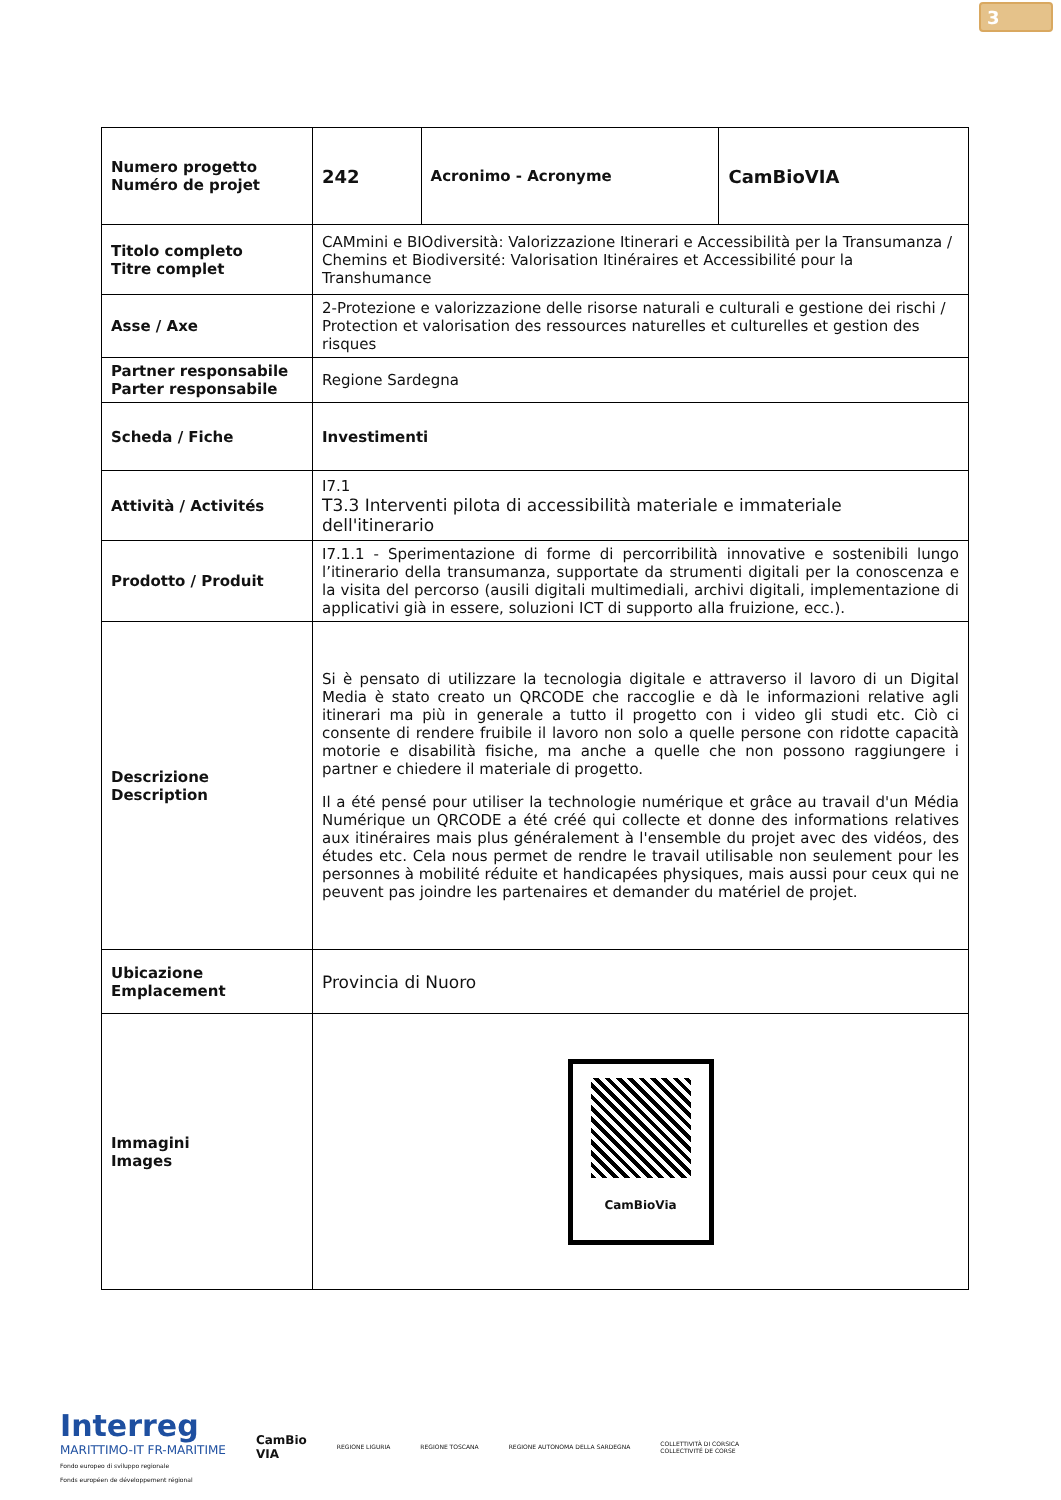3
| Numero progetto Numéro de projet | 242 | Acronimo - Acronyme | CamBioVIA |
| Titolo completo Titre complet | CAMmini e BIOdiversità: Valorizzazione Itinerari e Accessibilità per la Transumanza / Chemins et Biodiversité: Valorisation Itinéraires et Accessibilité pour la Transhumance | | |
| Asse / Axe | 2-Protezione e valorizzazione delle risorse naturali e culturali e gestione dei rischi / Protection et valorisation des ressources naturelles et culturelles et gestion des risques | | |
| Partner responsabile Parter responsabile | Regione Sardegna | | |
| Scheda / Fiche | Investimenti | | |
| Attività / Activités | I7.1 T3.3 Interventi pilota di accessibilità materiale e immateriale dell'itinerario | | |
| Prodotto / Produit | I7.1.1 - Sperimentazione di forme di percorribilità innovative e sostenibili lungo l’itinerario della transumanza, supportate da strumenti digitali per la conoscenza e la visita del percorso (ausili digitali multimediali, archivi digitali, implementazione di applicativi già in essere, soluzioni ICT di supporto alla fruizione, ecc.). | | |
| Descrizione Description | Si è pensato di utilizzare la tecnologia digitale e attraverso il lavoro di un Digital Media è stato creato un QRCODE che raccoglie e dà le informazioni relative agli itinerari ma più in generale a tutto il progetto con i video gli studi etc. Ciò ci consente di rendere fruibile il lavoro non solo a quelle persone con ridotte capacità motorie e disabilità fisiche, ma anche a quelle che non possono raggiungere i partner e chiedere il materiale di progetto. Il a été pensé pour utiliser la technologie numérique et grâce au travail d'un Média Numérique un QRCODE a été créé qui collecte et donne des informations relatives aux itinéraires mais plus généralement à l'ensemble du projet avec des vidéos, des études etc. Cela nous permet de rendre le travail utilisable non seulement pour les personnes à mobilité réduite et handicapées physiques, mais aussi pour ceux qui ne peuvent pas joindre les partenaires et demander du matériel de projet. | | |
| Ubicazione Emplacement | Provincia di Nuoro | | |
| Immagini Images | CamBioVia | | |
Interreg
MARITTIMO-IT FR-MARITIME
Fondo europeo di sviluppo regionale
Fonds européen de développement régional
CamBio
VIA
REGIONE LIGURIA REGIONE TOSCANA
REGIONE AUTONOMA DELLA SARDEGNA
COLLETTIVITÀ DI CORSICA
COLLECTIVITÉ DE CORSE